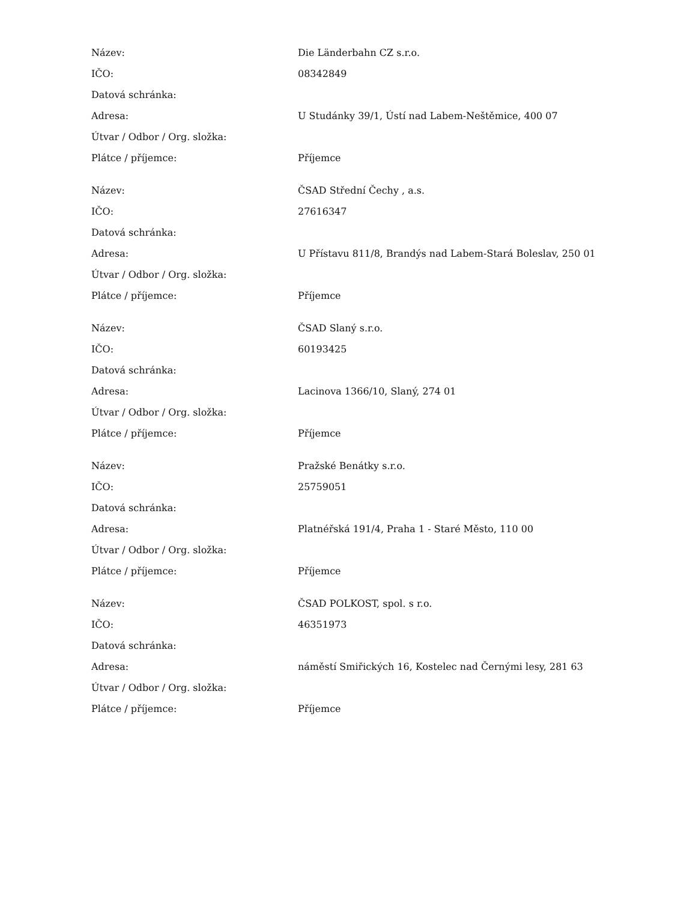| Název: | Die Länderbahn CZ s.r.o. |
| IČO: | 08342849 |
| Datová schránka: | |
| Adresa: | U Studánky 39/1, Ústí nad Labem-Neštěmice, 400 07 |
| Útvar / Odbor / Org. složka: | |
| Plátce / příjemce: | Příjemce |
| Název: | ČSAD Střední Čechy , a.s. |
| IČO: | 27616347 |
| Datová schránka: | |
| Adresa: | U Přístavu 811/8, Brandýs nad Labem-Stará Boleslav, 250 01 |
| Útvar / Odbor / Org. složka: | |
| Plátce / příjemce: | Příjemce |
| Název: | ČSAD Slaný s.r.o. |
| IČO: | 60193425 |
| Datová schránka: | |
| Adresa: | Lacinova 1366/10, Slaný, 274 01 |
| Útvar / Odbor / Org. složka: | |
| Plátce / příjemce: | Příjemce |
| Název: | Pražské Benátky s.r.o. |
| IČO: | 25759051 |
| Datová schránka: | |
| Adresa: | Platnéřská 191/4, Praha 1 - Staré Město, 110 00 |
| Útvar / Odbor / Org. složka: | |
| Plátce / příjemce: | Příjemce |
| Název: | ČSAD POLKOST, spol. s r.o. |
| IČO: | 46351973 |
| Datová schránka: | |
| Adresa: | náměstí Smiřických 16, Kostelec nad Černými lesy, 281 63 |
| Útvar / Odbor / Org. složka: | |
| Plátce / příjemce: | Příjemce |